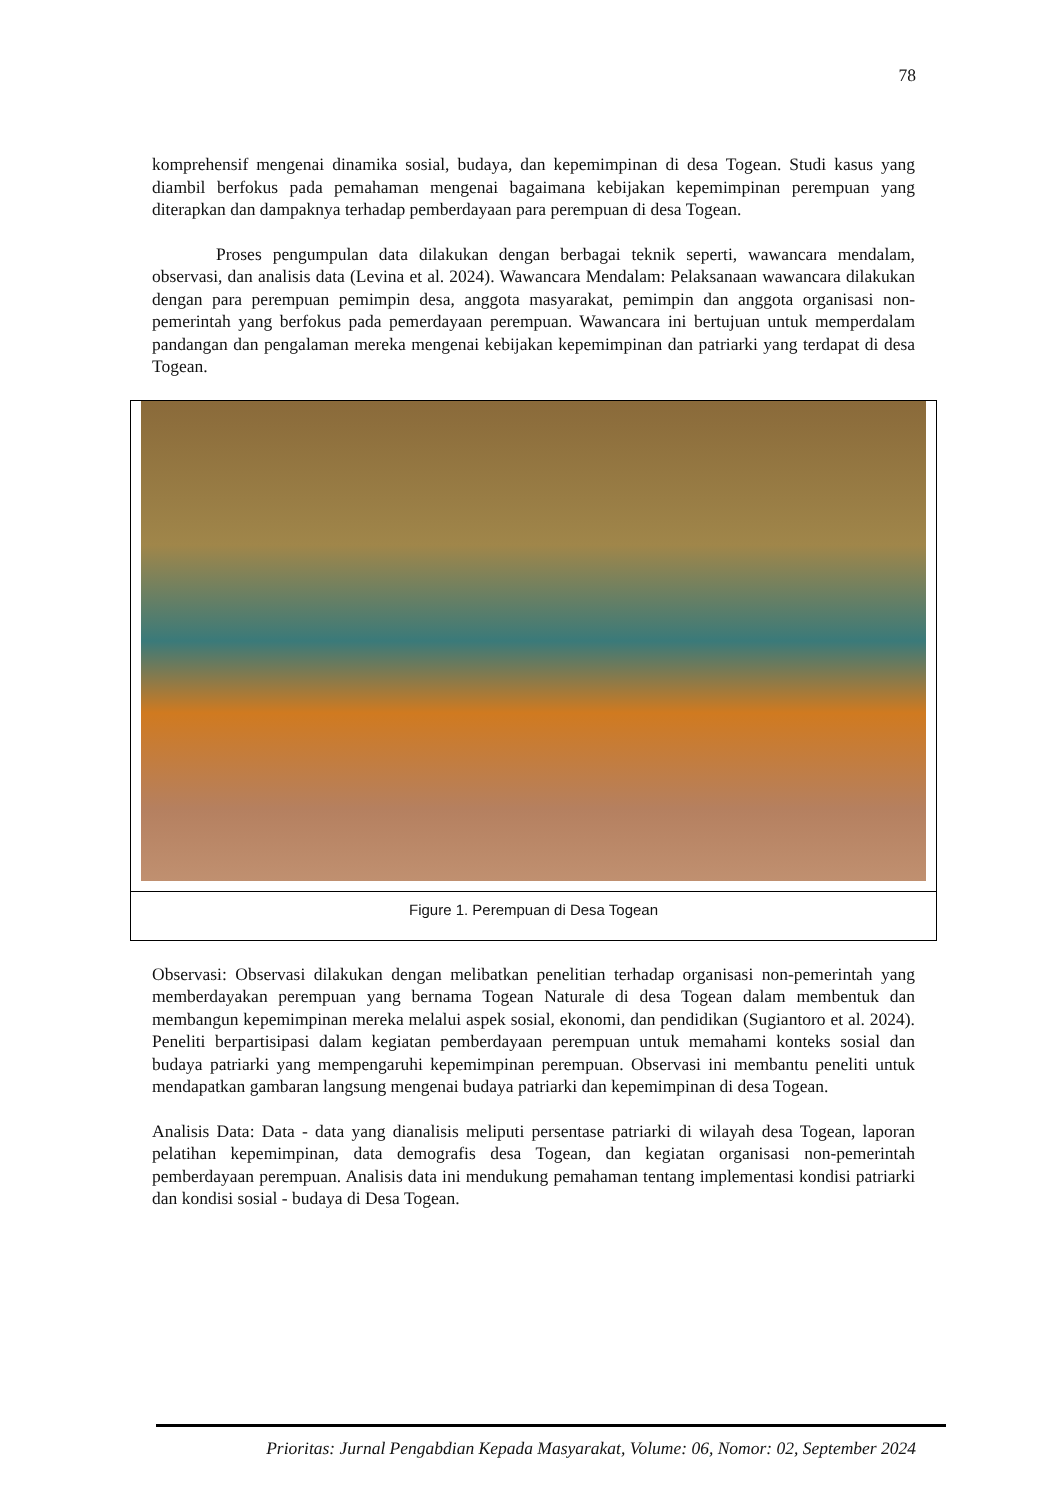78
komprehensif mengenai dinamika sosial, budaya, dan kepemimpinan di desa Togean. Studi kasus yang diambil berfokus pada pemahaman mengenai bagaimana kebijakan kepemimpinan perempuan yang diterapkan dan dampaknya terhadap pemberdayaan para perempuan di desa Togean.
Proses pengumpulan data dilakukan dengan berbagai teknik seperti, wawancara mendalam, observasi, dan analisis data (Levina et al. 2024). Wawancara Mendalam: Pelaksanaan wawancara dilakukan dengan para perempuan pemimpin desa, anggota masyarakat, pemimpin dan anggota organisasi non-pemerintah yang berfokus pada pemerdayaan perempuan. Wawancara ini bertujuan untuk memperdalam pandangan dan pengalaman mereka mengenai kebijakan kepemimpinan dan patriarki yang terdapat di desa Togean.
Figure 1. Perempuan di Desa Togean
Observasi: Observasi dilakukan dengan melibatkan penelitian terhadap organisasi non-pemerintah yang memberdayakan perempuan yang bernama Togean Naturale di desa Togean dalam membentuk dan membangun kepemimpinan mereka melalui aspek sosial, ekonomi, dan pendidikan (Sugiantoro et al. 2024). Peneliti berpartisipasi dalam kegiatan pemberdayaan perempuan untuk memahami konteks sosial dan budaya patriarki yang mempengaruhi kepemimpinan perempuan. Observasi ini membantu peneliti untuk mendapatkan gambaran langsung mengenai budaya patriarki dan kepemimpinan di desa Togean.
Analisis Data: Data - data yang dianalisis meliputi persentase patriarki di wilayah desa Togean, laporan pelatihan kepemimpinan, data demografis desa Togean, dan kegiatan organisasi non-pemerintah pemberdayaan perempuan. Analisis data ini mendukung pemahaman tentang implementasi kondisi patriarki dan kondisi sosial - budaya di Desa Togean.
Prioritas: Jurnal Pengabdian Kepada Masyarakat, Volume: 06, Nomor: 02, September 2024